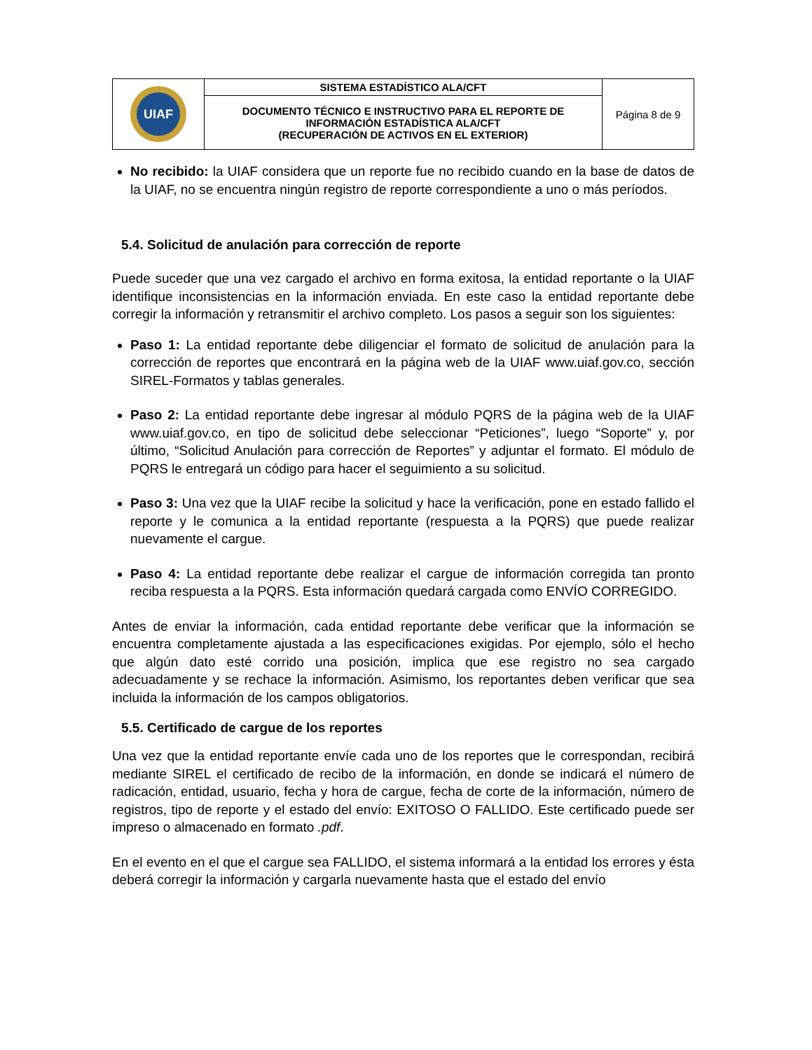| UIAF | SISTEMA ESTADÍSTICO ALA/CFT | Página 8 de 9 |
| | DOCUMENTO TÉCNICO E INSTRUCTIVO PARA EL REPORTE DE INFORMACIÓN ESTADÍSTICA ALA/CFT (RECUPERACIÓN DE ACTIVOS EN EL EXTERIOR) | |
No recibido: la UIAF considera que un reporte fue no recibido cuando en la base de datos de la UIAF, no se encuentra ningún registro de reporte correspondiente a uno o más períodos.
5.4. Solicitud de anulación para corrección de reporte
Puede suceder que una vez cargado el archivo en forma exitosa, la entidad reportante o la UIAF identifique inconsistencias en la información enviada. En este caso la entidad reportante debe corregir la información y retransmitir el archivo completo. Los pasos a seguir son los siguientes:
Paso 1: La entidad reportante debe diligenciar el formato de solicitud de anulación para la corrección de reportes que encontrará en la página web de la UIAF www.uiaf.gov.co, sección SIREL-Formatos y tablas generales.
Paso 2: La entidad reportante debe ingresar al módulo PQRS de la página web de la UIAF www.uiaf.gov.co, en tipo de solicitud debe seleccionar “Peticiones”, luego “Soporte” y, por último, “Solicitud Anulación para corrección de Reportes” y adjuntar el formato. El módulo de PQRS le entregará un código para hacer el seguimiento a su solicitud.
Paso 3: Una vez que la UIAF recibe la solicitud y hace la verificación, pone en estado fallido el reporte y le comunica a la entidad reportante (respuesta a la PQRS) que puede realizar nuevamente el cargue.
Paso 4: La entidad reportante debe realizar el cargue de información corregida tan pronto reciba respuesta a la PQRS. Esta información quedará cargada como ENVÍO CORREGIDO.
Antes de enviar la información, cada entidad reportante debe verificar que la información se encuentra completamente ajustada a las especificaciones exigidas. Por ejemplo, sólo el hecho que algún dato esté corrido una posición, implica que ese registro no sea cargado adecuadamente y se rechace la información. Asimismo, los reportantes deben verificar que sea incluida la información de los campos obligatorios.
5.5. Certificado de cargue de los reportes
Una vez que la entidad reportante envíe cada uno de los reportes que le correspondan, recibirá mediante SIREL el certificado de recibo de la información, en donde se indicará el número de radicación, entidad, usuario, fecha y hora de cargue, fecha de corte de la información, número de registros, tipo de reporte y el estado del envío: EXITOSO O FALLIDO. Este certificado puede ser impreso o almacenado en formato .pdf.
En el evento en el que el cargue sea FALLIDO, el sistema informará a la entidad los errores y ésta deberá corregir la información y cargarla nuevamente hasta que el estado del envío